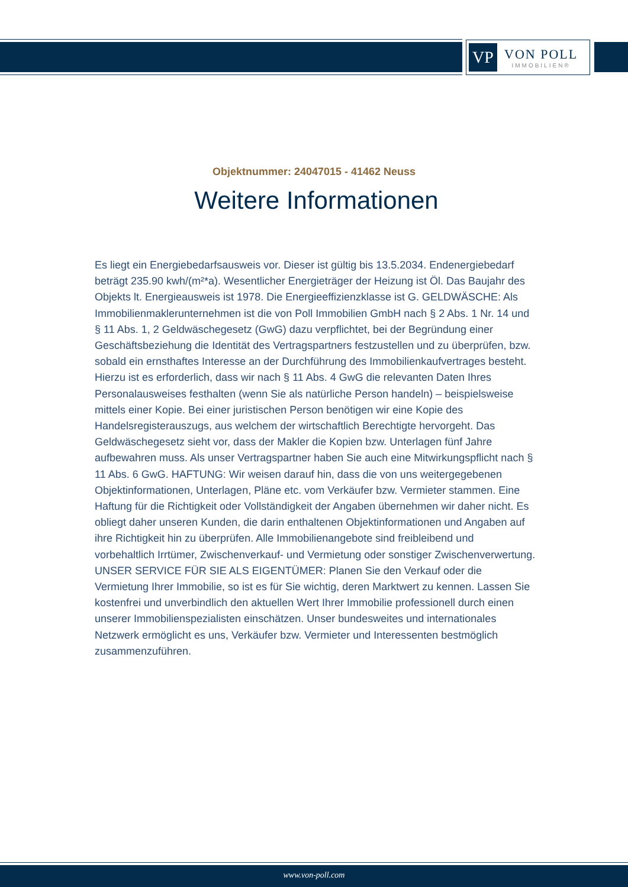VP
VON POLL
IMMOBILIEN®
Objektnummer: 24047015 - 41462 Neuss
Weitere Informationen
Es liegt ein Energiebedarfsausweis vor. Dieser ist gültig bis 13.5.2034. Endenergiebedarf beträgt 235.90 kwh/(m²*a). Wesentlicher Energieträger der Heizung ist Öl. Das Baujahr des Objekts lt. Energieausweis ist 1978. Die Energieeffizienzklasse ist G. GELDWÄSCHE: Als Immobilienmaklerunternehmen ist die von Poll Immobilien GmbH nach § 2 Abs. 1 Nr. 14 und § 11 Abs. 1, 2 Geldwäschegesetz (GwG) dazu verpflichtet, bei der Begründung einer Geschäftsbeziehung die Identität des Vertragspartners festzustellen und zu überprüfen, bzw. sobald ein ernsthaftes Interesse an der Durchführung des Immobilienkaufvertrages besteht. Hierzu ist es erforderlich, dass wir nach § 11 Abs. 4 GwG die relevanten Daten Ihres Personalausweises festhalten (wenn Sie als natürliche Person handeln) – beispielsweise mittels einer Kopie. Bei einer juristischen Person benötigen wir eine Kopie des Handelsregisterauszugs, aus welchem der wirtschaftlich Berechtigte hervorgeht. Das Geldwäschegesetz sieht vor, dass der Makler die Kopien bzw. Unterlagen fünf Jahre aufbewahren muss. Als unser Vertragspartner haben Sie auch eine Mitwirkungspflicht nach § 11 Abs. 6 GwG. HAFTUNG: Wir weisen darauf hin, dass die von uns weitergegebenen Objektinformationen, Unterlagen, Pläne etc. vom Verkäufer bzw. Vermieter stammen. Eine Haftung für die Richtigkeit oder Vollständigkeit der Angaben übernehmen wir daher nicht. Es obliegt daher unseren Kunden, die darin enthaltenen Objektinformationen und Angaben auf ihre Richtigkeit hin zu überprüfen. Alle Immobilienangebote sind freibleibend und vorbehaltlich Irrtümer, Zwischenverkauf- und Vermietung oder sonstiger Zwischenverwertung. UNSER SERVICE FÜR SIE ALS EIGENTÜMER: Planen Sie den Verkauf oder die Vermietung Ihrer Immobilie, so ist es für Sie wichtig, deren Marktwert zu kennen. Lassen Sie kostenfrei und unverbindlich den aktuellen Wert Ihrer Immobilie professionell durch einen unserer Immobilienspezialisten einschätzen. Unser bundesweites und internationales Netzwerk ermöglicht es uns, Verkäufer bzw. Vermieter und Interessenten bestmöglich zusammenzuführen.
www.von-poll.com